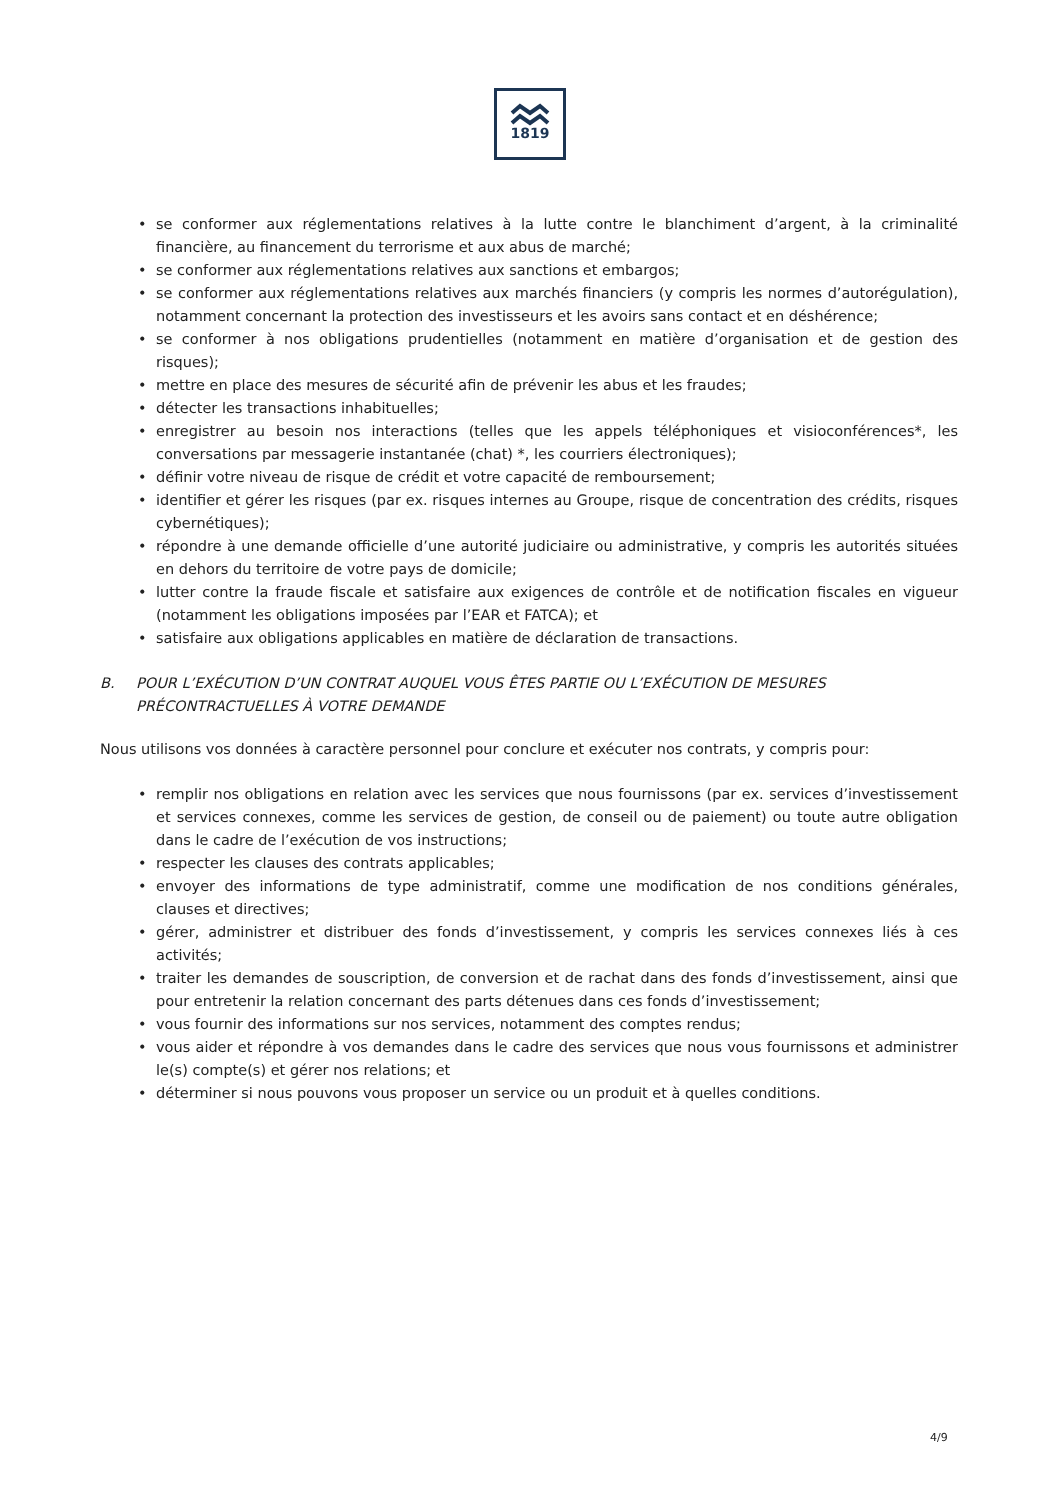1819
• se conformer aux réglementations relatives à la lutte contre le blanchiment d’argent, à la criminalité financière, au financement du terrorisme et aux abus de marché;
• se conformer aux réglementations relatives aux sanctions et embargos;
• se conformer aux réglementations relatives aux marchés financiers (y compris les normes d’autorégulation), notamment concernant la protection des investisseurs et les avoirs sans contact et en déshérence;
• se conformer à nos obligations prudentielles (notamment en matière d’organisation et de gestion des risques);
• mettre en place des mesures de sécurité afin de prévenir les abus et les fraudes;
• détecter les transactions inhabituelles;
• enregistrer au besoin nos interactions (telles que les appels téléphoniques et visioconférences*, les conversations par messagerie instantanée (chat) *, les courriers électroniques);
• définir votre niveau de risque de crédit et votre capacité de remboursement;
• identifier et gérer les risques (par ex. risques internes au Groupe, risque de concentration des crédits, risques cybernétiques);
• répondre à une demande officielle d’une autorité judiciaire ou administrative, y compris les autorités situées en dehors du territoire de votre pays de domicile;
• lutter contre la fraude fiscale et satisfaire aux exigences de contrôle et de notification fiscales en vigueur (notamment les obligations imposées par l’EAR et FATCA); et
• satisfaire aux obligations applicables en matière de déclaration de transactions.
B. POUR L’EXÉCUTION D’UN CONTRAT AUQUEL VOUS ÊTES PARTIE OU L’EXÉCUTION DE MESURES PRÉCONTRACTUELLES À VOTRE DEMANDE
Nous utilisons vos données à caractère personnel pour conclure et exécuter nos contrats, y compris pour:
• remplir nos obligations en relation avec les services que nous fournissons (par ex. services d’investissement et services connexes, comme les services de gestion, de conseil ou de paiement) ou toute autre obligation dans le cadre de l’exécution de vos instructions;
• respecter les clauses des contrats applicables;
• envoyer des informations de type administratif, comme une modification de nos conditions générales, clauses et directives;
• gérer, administrer et distribuer des fonds d’investissement, y compris les services connexes liés à ces activités;
• traiter les demandes de souscription, de conversion et de rachat dans des fonds d’investissement, ainsi que pour entretenir la relation concernant des parts détenues dans ces fonds d’investissement;
• vous fournir des informations sur nos services, notamment des comptes rendus;
• vous aider et répondre à vos demandes dans le cadre des services que nous vous fournissons et administrer le(s) compte(s) et gérer nos relations; et
• déterminer si nous pouvons vous proposer un service ou un produit et à quelles conditions.
4/9